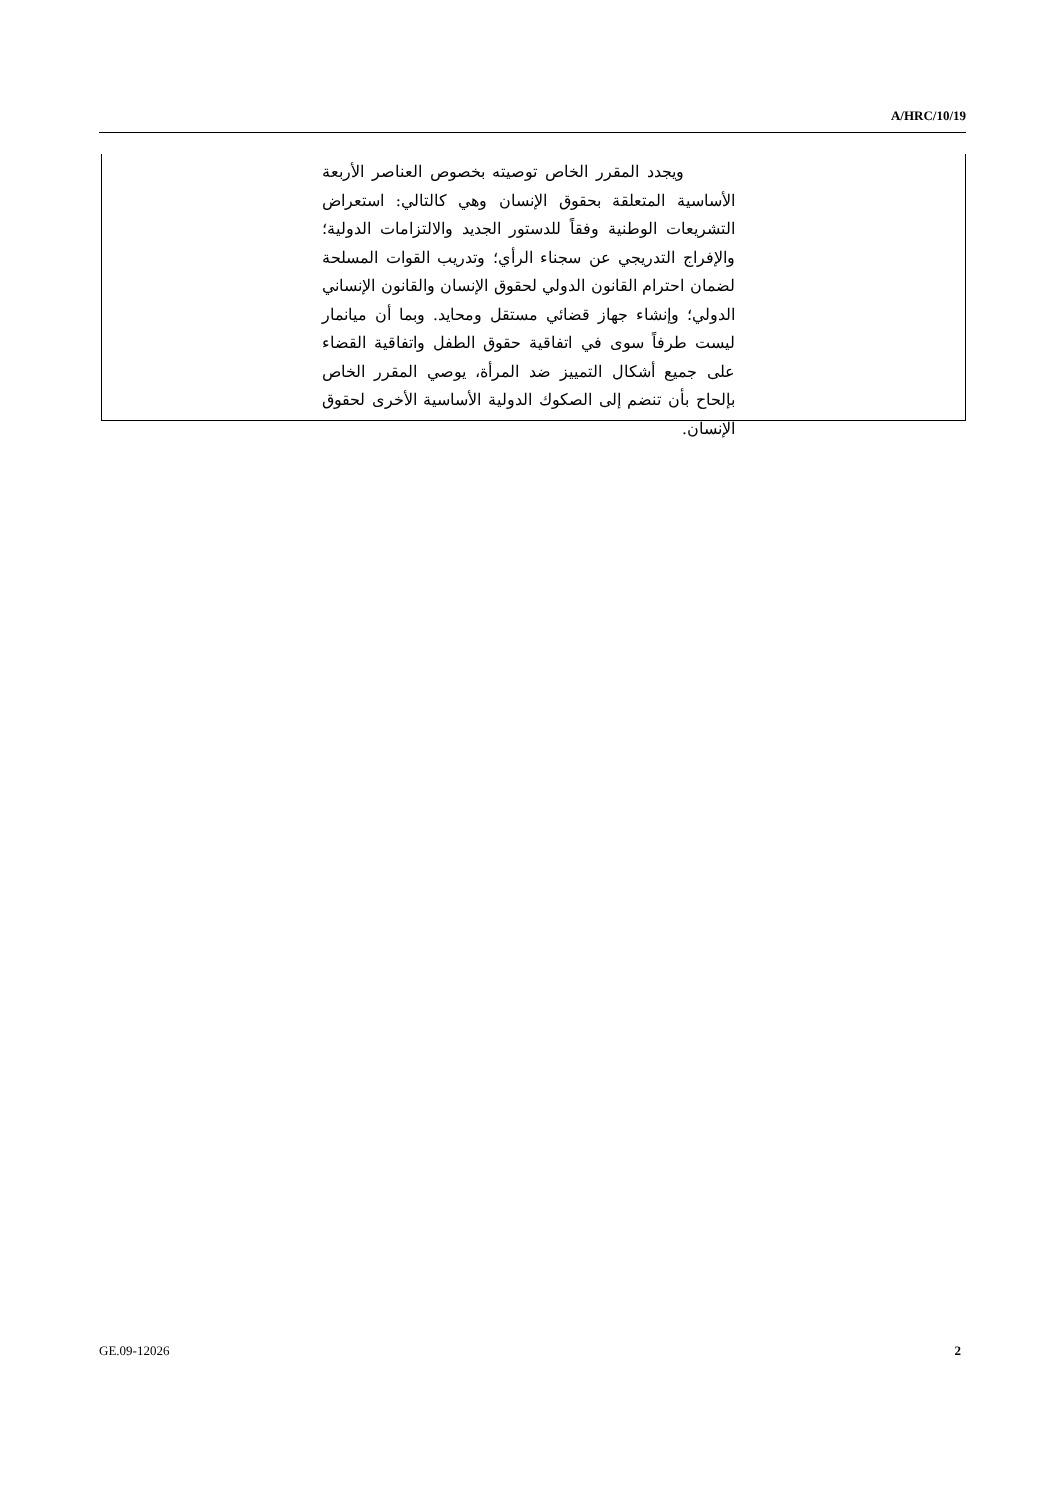A/HRC/10/19
ويجدد المقرر الخاص توصيته بخصوص العناصر الأربعة الأساسية المتعلقة بحقوق الإنسان وهي كالتالي: استعراض التشريعات الوطنية وفقاً للدستور الجديد والالتزامات الدولية؛ والإفراج التدريجي عن سجناء الرأي؛ وتدريب القوات المسلحة لضمان احترام القانون الدولي لحقوق الإنسان والقانون الإنساني الدولي؛ وإنشاء جهاز قضائي مستقل ومحايد. وبما أن ميانمار ليست طرفاً سوى في اتفاقية حقوق الطفل واتفاقية القضاء على جميع أشكال التمييز ضد المرأة، يوصي المقرر الخاص بإلحاح بأن تنضم إلى الصكوك الدولية الأساسية الأخرى لحقوق الإنسان.
GE.09-12026 2